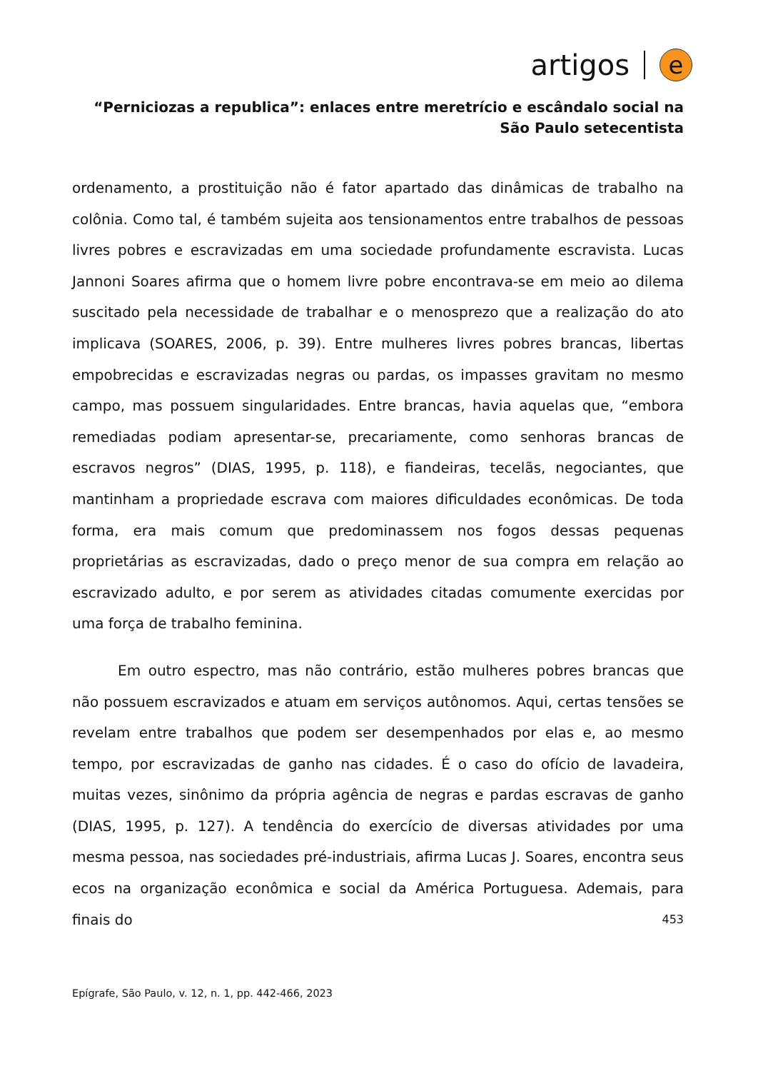artigos e
“Perniciozas a republica”: enlaces entre meretrício e escândalo social na São Paulo setecentista
ordenamento, a prostituição não é fator apartado das dinâmicas de trabalho na colônia. Como tal, é também sujeita aos tensionamentos entre trabalhos de pessoas livres pobres e escravizadas em uma sociedade profundamente escravista. Lucas Jannoni Soares afirma que o homem livre pobre encontrava-se em meio ao dilema suscitado pela necessidade de trabalhar e o menosprezo que a realização do ato implicava (SOARES, 2006, p. 39). Entre mulheres livres pobres brancas, libertas empobrecidas e escravizadas negras ou pardas, os impasses gravitam no mesmo campo, mas possuem singularidades. Entre brancas, havia aquelas que, “embora remediadas podiam apresentar-se, precariamente, como senhoras brancas de escravos negros” (DIAS, 1995, p. 118), e fiandeiras, tecelãs, negociantes, que mantinham a propriedade escrava com maiores dificuldades econômicas. De toda forma, era mais comum que predominassem nos fogos dessas pequenas proprietárias as escravizadas, dado o preço menor de sua compra em relação ao escravizado adulto, e por serem as atividades citadas comumente exercidas por uma força de trabalho feminina.
Em outro espectro, mas não contrário, estão mulheres pobres brancas que não possuem escravizados e atuam em serviços autônomos. Aqui, certas tensões se revelam entre trabalhos que podem ser desempenhados por elas e, ao mesmo tempo, por escravizadas de ganho nas cidades. É o caso do ofício de lavadeira, muitas vezes, sinônimo da própria agência de negras e pardas escravas de ganho (DIAS, 1995, p. 127). A tendência do exercício de diversas atividades por uma mesma pessoa, nas sociedades pré-industriais, afirma Lucas J. Soares, encontra seus ecos na organização econômica e social da América Portuguesa. Ademais, para finais do
453
Epígrafe, São Paulo, v. 12, n. 1, pp. 442-466, 2023